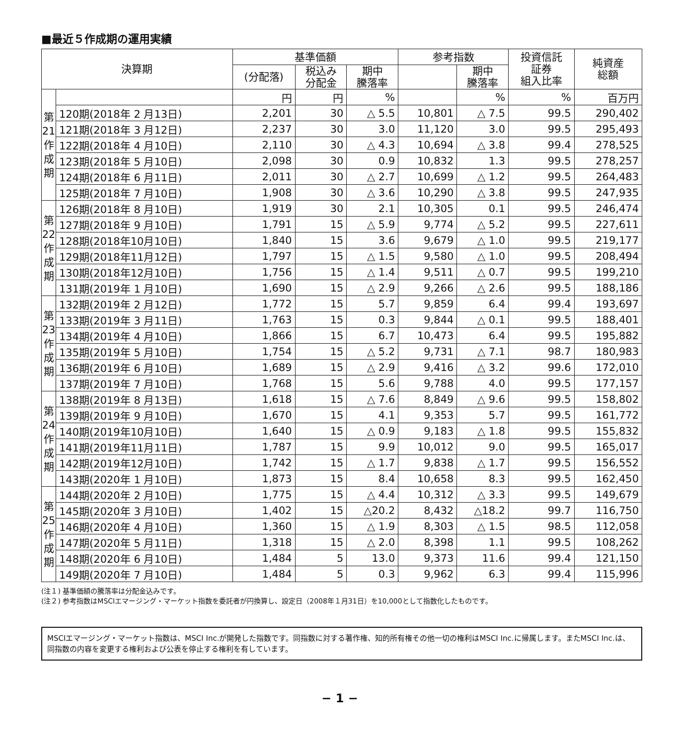■最近５作成期の運用実績
| 決算期 | | 基準価額 | | | 参考指数 | | 投資信託 証券 組入比率 | 純資産 総額 |
| --- | --- | --- | --- | --- | --- | --- | --- | --- |
| | | (分配落) | 税込み 分配金 | 期中 騰落率 | | 期中 騰落率 | | |
| 第 21 作 成 期 | | 円 | 円 | % | | % | % | 百万円 |
| | 120期(2018年 2 月13日) | 2,201 | 30 | △ 5.5 | 10,801 | △ 7.5 | 99.5 | 290,402 |
| | 121期(2018年 3 月12日) | 2,237 | 30 | 3.0 | 11,120 | 3.0 | 99.5 | 295,493 |
| | 122期(2018年 4 月10日) | 2,110 | 30 | △ 4.3 | 10,694 | △ 3.8 | 99.4 | 278,525 |
| | 123期(2018年 5 月10日) | 2,098 | 30 | 0.9 | 10,832 | 1.3 | 99.5 | 278,257 |
| | 124期(2018年 6 月11日) | 2,011 | 30 | △ 2.7 | 10,699 | △ 1.2 | 99.5 | 264,483 |
| | 125期(2018年 7 月10日) | 1,908 | 30 | △ 3.6 | 10,290 | △ 3.8 | 99.5 | 247,935 |
| 第 22 作 成 期 | 126期(2018年 8 月10日) | 1,919 | 30 | 2.1 | 10,305 | 0.1 | 99.5 | 246,474 |
| | 127期(2018年 9 月10日) | 1,791 | 15 | △ 5.9 | 9,774 | △ 5.2 | 99.5 | 227,611 |
| | 128期(2018年10月10日) | 1,840 | 15 | 3.6 | 9,679 | △ 1.0 | 99.5 | 219,177 |
| | 129期(2018年11月12日) | 1,797 | 15 | △ 1.5 | 9,580 | △ 1.0 | 99.5 | 208,494 |
| | 130期(2018年12月10日) | 1,756 | 15 | △ 1.4 | 9,511 | △ 0.7 | 99.5 | 199,210 |
| | 131期(2019年 1 月10日) | 1,690 | 15 | △ 2.9 | 9,266 | △ 2.6 | 99.5 | 188,186 |
| 第 23 作 成 期 | 132期(2019年 2 月12日) | 1,772 | 15 | 5.7 | 9,859 | 6.4 | 99.4 | 193,697 |
| | 133期(2019年 3 月11日) | 1,763 | 15 | 0.3 | 9,844 | △ 0.1 | 99.5 | 188,401 |
| | 134期(2019年 4 月10日) | 1,866 | 15 | 6.7 | 10,473 | 6.4 | 99.5 | 195,882 |
| | 135期(2019年 5 月10日) | 1,754 | 15 | △ 5.2 | 9,731 | △ 7.1 | 98.7 | 180,983 |
| | 136期(2019年 6 月10日) | 1,689 | 15 | △ 2.9 | 9,416 | △ 3.2 | 99.6 | 172,010 |
| | 137期(2019年 7 月10日) | 1,768 | 15 | 5.6 | 9,788 | 4.0 | 99.5 | 177,157 |
| 第 24 作 成 期 | 138期(2019年 8 月13日) | 1,618 | 15 | △ 7.6 | 8,849 | △ 9.6 | 99.5 | 158,802 |
| | 139期(2019年 9 月10日) | 1,670 | 15 | 4.1 | 9,353 | 5.7 | 99.5 | 161,772 |
| | 140期(2019年10月10日) | 1,640 | 15 | △ 0.9 | 9,183 | △ 1.8 | 99.5 | 155,832 |
| | 141期(2019年11月11日) | 1,787 | 15 | 9.9 | 10,012 | 9.0 | 99.5 | 165,017 |
| | 142期(2019年12月10日) | 1,742 | 15 | △ 1.7 | 9,838 | △ 1.7 | 99.5 | 156,552 |
| | 143期(2020年 1 月10日) | 1,873 | 15 | 8.4 | 10,658 | 8.3 | 99.5 | 162,450 |
| 第 25 作 成 期 | 144期(2020年 2 月10日) | 1,775 | 15 | △ 4.4 | 10,312 | △ 3.3 | 99.5 | 149,679 |
| | 145期(2020年 3 月10日) | 1,402 | 15 | △20.2 | 8,432 | △18.2 | 99.7 | 116,750 |
| | 146期(2020年 4 月10日) | 1,360 | 15 | △ 1.9 | 8,303 | △ 1.5 | 98.5 | 112,058 |
| | 147期(2020年 5 月11日) | 1,318 | 15 | △ 2.0 | 8,398 | 1.1 | 99.5 | 108,262 |
| | 148期(2020年 6 月10日) | 1,484 | 5 | 13.0 | 9,373 | 11.6 | 99.4 | 121,150 |
| | 149期(2020年 7 月10日) | 1,484 | 5 | 0.3 | 9,962 | 6.3 | 99.4 | 115,996 |
(注１) 基準価額の騰落率は分配金込みです。
(注２) 参考指数はMSCIエマージング・マーケット指数を委託者が円換算し、設定日（2008年１月31日）を10,000として指数化したものです。
MSCIエマージング・マーケット指数は、MSCI Inc.が開発した指数です。同指数に対する著作権、知的所有権その他一切の権利はMSCI Inc.に帰属します。またMSCI Inc.は、同指数の内容を変更する権利および公表を停止する権利を有しています。
− 1 −